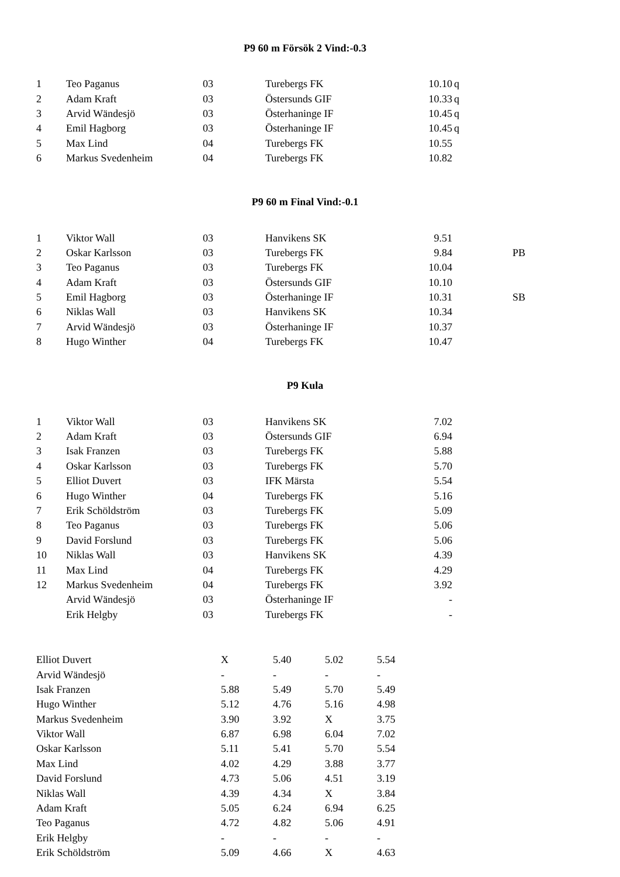P9 60 m Försök 2 Vind:-0.3
| 1 | Teo Paganus | 03 | Turebergs FK | 10.10 | q |
| 2 | Adam Kraft | 03 | Östersunds GIF | 10.33 | q |
| 3 | Arvid Wändesjö | 03 | Österhaninge IF | 10.45 | q |
| 4 | Emil Hagborg | 03 | Österhaninge IF | 10.45 | q |
| 5 | Max Lind | 04 | Turebergs FK | 10.55 | |
| 6 | Markus Svedenheim | 04 | Turebergs FK | 10.82 | |
P9 60 m Final Vind:-0.1
| 1 | Viktor Wall | 03 | Hanvikens SK | 9.51 | | |
| 2 | Oskar Karlsson | 03 | Turebergs FK | 9.84 | | PB |
| 3 | Teo Paganus | 03 | Turebergs FK | 10.04 | | |
| 4 | Adam Kraft | 03 | Östersunds GIF | 10.10 | | |
| 5 | Emil Hagborg | 03 | Österhaninge IF | 10.31 | | SB |
| 6 | Niklas Wall | 03 | Hanvikens SK | 10.34 | | |
| 7 | Arvid Wändesjö | 03 | Österhaninge IF | 10.37 | | |
| 8 | Hugo Winther | 04 | Turebergs FK | 10.47 | | |
P9 Kula
| 1 | Viktor Wall | 03 | Hanvikens SK | 7.02 |
| 2 | Adam Kraft | 03 | Östersunds GIF | 6.94 |
| 3 | Isak Franzen | 03 | Turebergs FK | 5.88 |
| 4 | Oskar Karlsson | 03 | Turebergs FK | 5.70 |
| 5 | Elliot Duvert | 03 | IFK Märsta | 5.54 |
| 6 | Hugo Winther | 04 | Turebergs FK | 5.16 |
| 7 | Erik Schöldström | 03 | Turebergs FK | 5.09 |
| 8 | Teo Paganus | 03 | Turebergs FK | 5.06 |
| 9 | David Forslund | 03 | Turebergs FK | 5.06 |
| 10 | Niklas Wall | 03 | Hanvikens SK | 4.39 |
| 11 | Max Lind | 04 | Turebergs FK | 4.29 |
| 12 | Markus Svedenheim | 04 | Turebergs FK | 3.92 |
| | Arvid Wändesjö | 03 | Österhaninge IF | - |
| | Erik Helgby | 03 | Turebergs FK | - |
| Elliot Duvert | X | 5.40 | 5.02 | 5.54 |
| Arvid Wändesjö | - | - | - | - |
| Isak Franzen | 5.88 | 5.49 | 5.70 | 5.49 |
| Hugo Winther | 5.12 | 4.76 | 5.16 | 4.98 |
| Markus Svedenheim | 3.90 | 3.92 | X | 3.75 |
| Viktor Wall | 6.87 | 6.98 | 6.04 | 7.02 |
| Oskar Karlsson | 5.11 | 5.41 | 5.70 | 5.54 |
| Max Lind | 4.02 | 4.29 | 3.88 | 3.77 |
| David Forslund | 4.73 | 5.06 | 4.51 | 3.19 |
| Niklas Wall | 4.39 | 4.34 | X | 3.84 |
| Adam Kraft | 5.05 | 6.24 | 6.94 | 6.25 |
| Teo Paganus | 4.72 | 4.82 | 5.06 | 4.91 |
| Erik Helgby | - | - | - | - |
| Erik Schöldström | 5.09 | 4.66 | X | 4.63 |